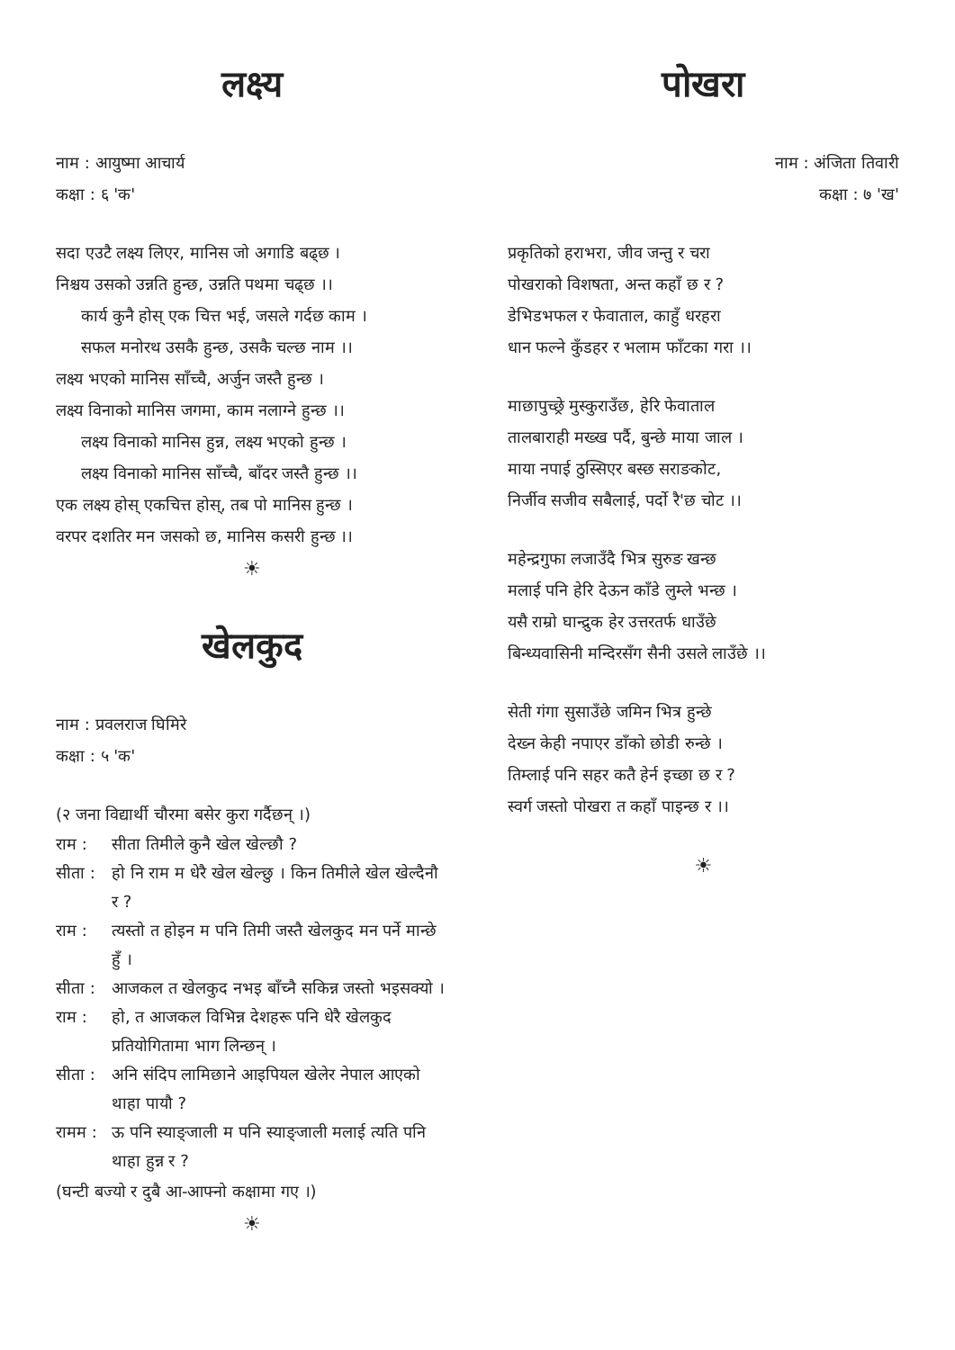लक्ष्य
नाम : आयुष्मा आचार्य
कक्षा : ६ 'क'
सदा एउटै लक्ष्य लिएर, मानिस जो अगाडि बढ्छ ।
निश्चय उसको उन्नति हुन्छ, उन्नति पथमा चढ्छ ।।
कार्य कुनै होस् एक चित्त भई, जसले गर्दछ काम ।
सफल मनोरथ उसकै हुन्छ, उसकै चल्छ नाम ।।
लक्ष्य भएको मानिस साँच्चै, अर्जुन जस्तै हुन्छ ।
लक्ष्य विनाको मानिस जगमा, काम नलाग्ने हुन्छ ।।
लक्ष्य विनाको मानिस हुन्न, लक्ष्य भएको हुन्छ ।
लक्ष्य विनाको मानिस साँच्चै, बाँदर जस्तै हुन्छ ।।
एक लक्ष्य होस् एकचित्त होस्, तब पो मानिस हुन्छ ।
वरपर दशतिर मन जसको छ, मानिस कसरी हुन्छ ।।
☀
खेलकुद
नाम : प्रवलराज घिमिरे
कक्षा : ५ 'क'
(२ जना विद्यार्थी चौरमा बसेर कुरा गर्दैछन् ।)
राम : सीता तिमीले कुनै खेल खेल्छौ ?
सीता : हो नि राम म धेरै खेल खेल्छु । किन तिमीले खेल खेल्दैनौ र ?
राम : त्यस्तो त होइन म पनि तिमी जस्तै खेलकुद मन पर्ने मान्छे हुँ ।
सीता : आजकल त खेलकुद नभइ बाँच्नै सकिन्न जस्तो भइसक्यो ।
राम : हो, त आजकल विभिन्न देशहरू पनि धेरै खेलकुद प्रतियोगितामा भाग लिन्छन् ।
सीता : अनि संदिप लामिछाने आइपियल खेलेर नेपाल आएको थाहा पायौ ?
रामम : ऊ पनि स्याङ्जाली म पनि स्याङ्जाली मलाई त्यति पनि थाहा हुन्न र ?
(घन्टी बज्यो र दुबै आ-आफ्नो कक्षामा गए ।)
☀
पोखरा
नाम : अंजिता तिवारी
कक्षा : ७ 'ख'
प्रकृतिको हराभरा, जीव जन्तु र चरा
पोखराको विशषता, अन्त कहाँ छ र ?
डेभिडभफल र फेवाताल, काहुँ धरहरा
धान फल्ने कुँडहर र भलाम फाँटका गरा ।।
माछापुच्छ्रे मुस्कुराउँछ, हेरि फेवाताल
तालबाराही मख्ख पर्दै, बुन्छे माया जाल ।
माया नपाई ठुस्सिएर बस्छ सराङकोट,
निर्जीव सजीव सबैलाई, पर्दो रै'छ चोट ।।
महेन्द्रगुफा लजाउँदै भित्र सुरुङ खन्छ
मलाई पनि हेरि देऊन काँडे लुम्ले भन्छ ।
यसै राम्रो घान्द्रुक हेर उत्तरतर्फ धाउँछे
बिन्ध्यवासिनी मन्दिरसँग सैनी उसले लाउँछे ।।
सेती गंगा सुसाउँछे जमिन भित्र हुन्छे
देख्न केही नपाएर डाँको छोडी रुन्छे ।
तिम्लाई पनि सहर कतै हेर्न इच्छा छ र ?
स्वर्ग जस्तो पोखरा त कहाँ पाइन्छ र ।।
☀